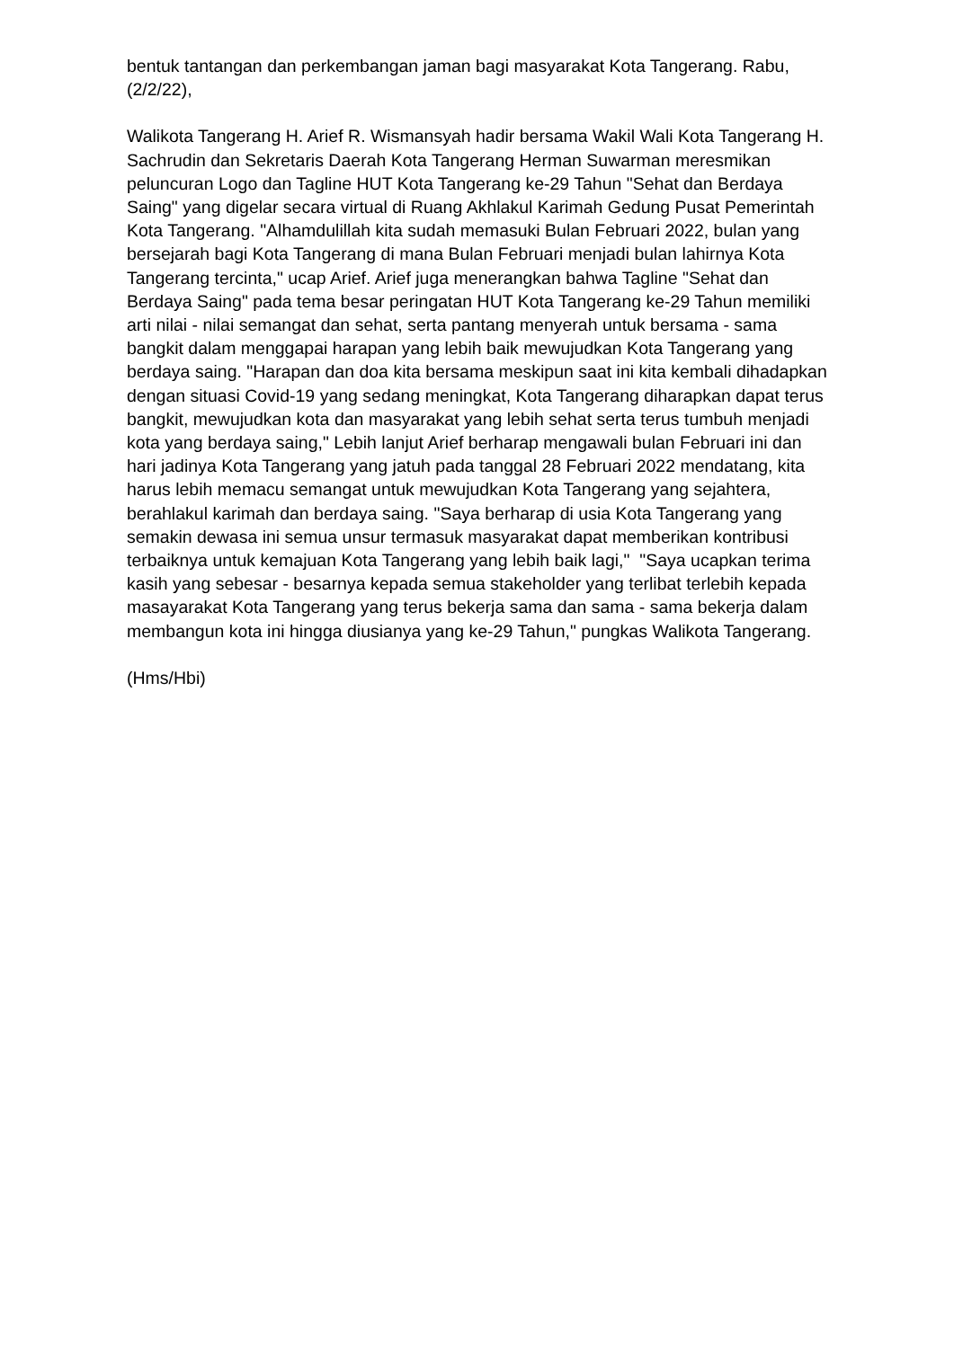bentuk tantangan dan perkembangan jaman bagi masyarakat Kota Tangerang. Rabu, (2/2/22),
Walikota Tangerang H. Arief R. Wismansyah hadir bersama Wakil Wali Kota Tangerang H. Sachrudin dan Sekretaris Daerah Kota Tangerang Herman Suwarman meresmikan peluncuran Logo dan Tagline HUT Kota Tangerang ke-29 Tahun "Sehat dan Berdaya Saing" yang digelar secara virtual di Ruang Akhlakul Karimah Gedung Pusat Pemerintah Kota Tangerang. "Alhamdulillah kita sudah memasuki Bulan Februari 2022, bulan yang bersejarah bagi Kota Tangerang di mana Bulan Februari menjadi bulan lahirnya Kota Tangerang tercinta," ucap Arief. Arief juga menerangkan bahwa Tagline "Sehat dan Berdaya Saing" pada tema besar peringatan HUT Kota Tangerang ke-29 Tahun memiliki arti nilai - nilai semangat dan sehat, serta pantang menyerah untuk bersama - sama bangkit dalam menggapai harapan yang lebih baik mewujudkan Kota Tangerang yang berdaya saing. "Harapan dan doa kita bersama meskipun saat ini kita kembali dihadapkan dengan situasi Covid-19 yang sedang meningkat, Kota Tangerang diharapkan dapat terus bangkit, mewujudkan kota dan masyarakat yang lebih sehat serta terus tumbuh menjadi kota yang berdaya saing," Lebih lanjut Arief berharap mengawali bulan Februari ini dan hari jadinya Kota Tangerang yang jatuh pada tanggal 28 Februari 2022 mendatang, kita harus lebih memacu semangat untuk mewujudkan Kota Tangerang yang sejahtera, berahlakul karimah dan berdaya saing. "Saya berharap di usia Kota Tangerang yang semakin dewasa ini semua unsur termasuk masyarakat dapat memberikan kontribusi terbaiknya untuk kemajuan Kota Tangerang yang lebih baik lagi," "Saya ucapkan terima kasih yang sebesar - besarnya kepada semua stakeholder yang terlibat terlebih kepada masayarakat Kota Tangerang yang terus bekerja sama dan sama - sama bekerja dalam membangun kota ini hingga diusianya yang ke-29 Tahun," pungkas Walikota Tangerang.
(Hms/Hbi)